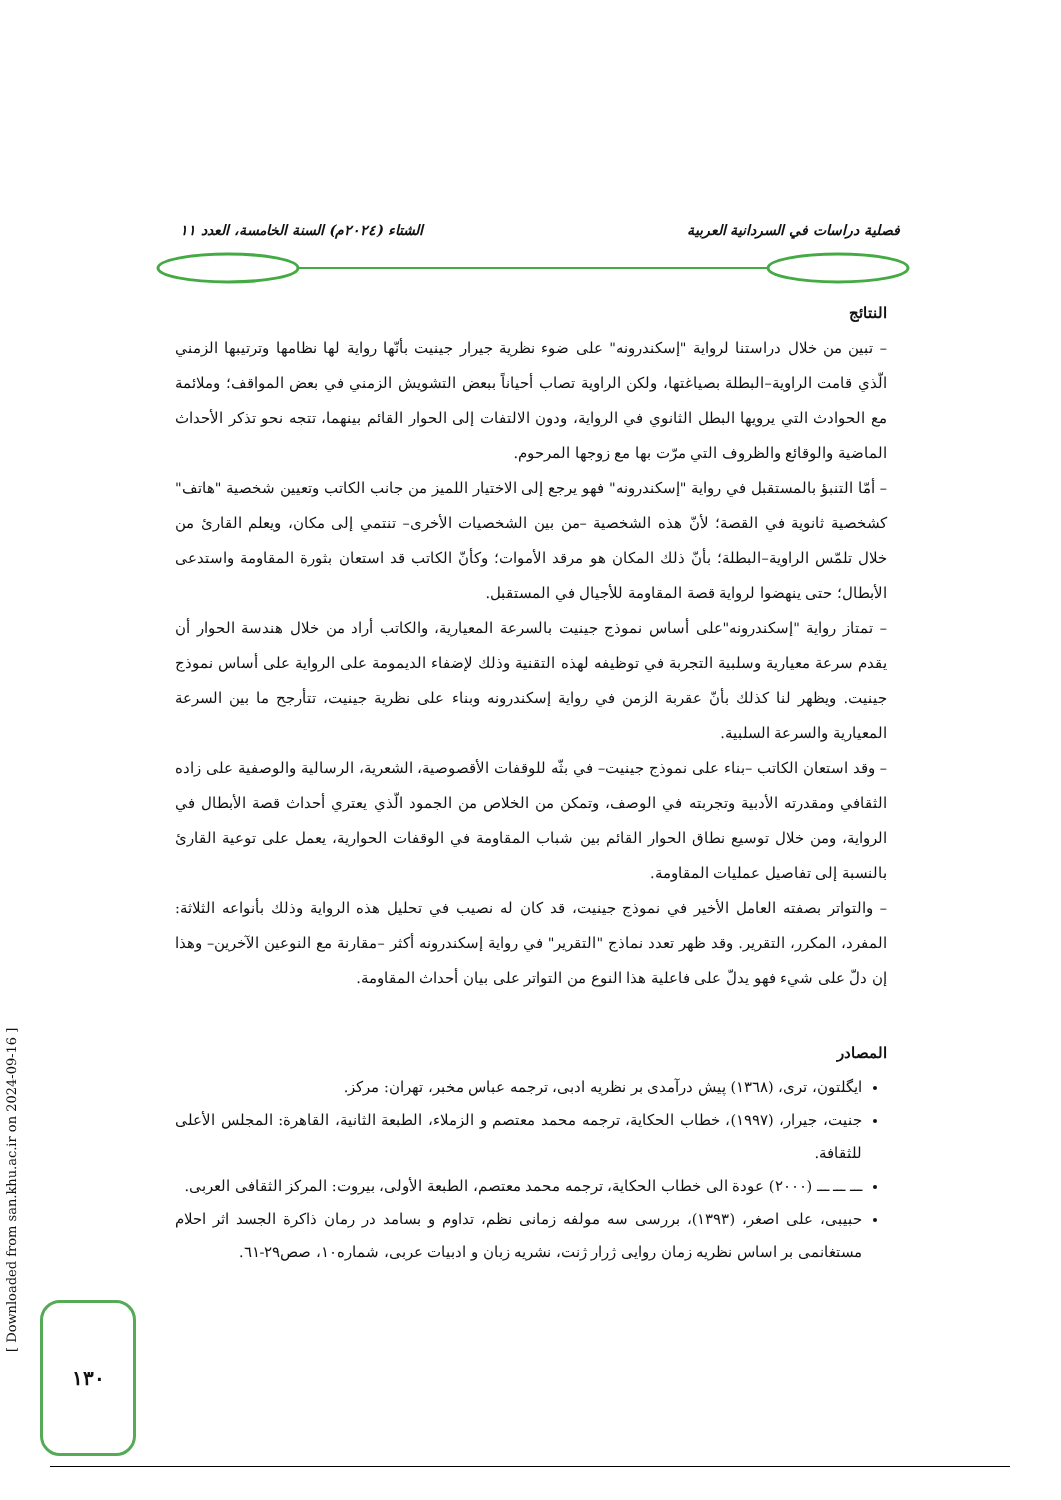فصلية دراسات في السردانية العربية الشتاء (٢٠٢٤م) السنة الخامسة، العدد ١١
النتائج
– تبين من خلال دراستنا لرواية "إسكندرونه" على ضوء نظرية جيرار جينيت بأنّها رواية لها نظامها وترتيبها الزمني الّذي قامت الراوية–البطلة بصياغتها، ولكن الراوية تصاب أحياناً ببعض التشويش الزمني في بعض المواقف؛ وملائمة مع الحوادث التي يرويها البطل الثانوي في الرواية، ودون الالتفات إلى الحوار القائم بينهما، تتجه نحو تذكر الأحداث الماضية والوقائع والظروف التي مرّت بها مع زوجها المرحوم.
– أمّا التنبؤ بالمستقبل في رواية "إسكندرونه" فهو يرجع إلى الاختيار اللميز من جانب الكاتب وتعيين شخصية "هاتف" كشخصية ثانوية في القصة؛ لأنّ هذه الشخصية –من بين الشخصيات الأخرى– تنتمي إلى مكان، ويعلم القارئ من خلال تلمّس الراوية–البطلة؛ بأنّ ذلك المكان هو مرقد الأموات؛ وكأنّ الكاتب قد استعان بثورة المقاومة واستدعى الأبطال؛ حتى ينهضوا لرواية قصة المقاومة للأجيال في المستقبل.
– تمتاز رواية "إسكندرونه"على أساس نموذج جينيت بالسرعة المعيارية، والكاتب أراد من خلال هندسة الحوار أن يقدم سرعة معيارية وسلبية التجربة في توظيفه لهذه التقنية وذلك لإضفاء الديمومة على الرواية على أساس نموذج جينيت. ويظهر لنا كذلك بأنّ عقربة الزمن في رواية إسكندرونه وبناء على نظرية جينيت، تتأرجح ما بين السرعة المعيارية والسرعة السلبية.
– وقد استعان الكاتب –بناء على نموذج جينيت– في بثّه للوقفات الأقصوصية، الشعرية، الرسالية والوصفية على زاده الثقافي ومقدرته الأدبية وتجربته في الوصف، وتمكن من الخلاص من الجمود الّذي يعتري أحداث قصة الأبطال في الرواية، ومن خلال توسيع نطاق الحوار القائم بين شباب المقاومة في الوقفات الحوارية، يعمل على توعية القارئ بالنسبة إلى تفاصيل عمليات المقاومة.
– والتواتر بصفته العامل الأخير في نموذج جينيت، قد كان له نصيب في تحليل هذه الرواية وذلك بأنواعه الثلاثة: المفرد، المكرر، التقرير. وقد ظهر تعدد نماذج "التقرير" في رواية إسكندرونه أكثر –مقارنة مع النوعين الآخرين– وهذا إن دلّ على شيء فهو يدلّ على فاعلية هذا النوع من التواتر على بيان أحداث المقاومة.
المصادر
ايگلتون، ترى، (١٣٦٨) پيش درآمدى بر نظريه ادبى، ترجمه عباس مخبر، تهران: مركز.
جنيت، جيرار، (١٩٩٧)، خطاب الحكاية، ترجمه محمد معتصم و الزملاء، الطبعة الثانية، القاهرة: المجلس الأعلى للثقافة.
ـــ ـــ ـــ (٢٠٠٠) عودة الى خطاب الحكاية، ترجمه محمد معتصم، الطبعة الأولى، بيروت: المركز الثقافى العربى.
حبيبى، على اصغر، (١٣٩٣)، بررسى سه مولفه زمانى نظم، تداوم و بسامد در رمان ذاكرة الجسد اثر احلام مستغانمى بر اساس نظريه زمان روايى ژرار ژنت، نشريه زبان و ادبيات عربى، شماره١٠، صص٢٩-٦١.
[ Downloaded from san.khu.ac.ir on 2024-09-16 ]
١٣٠